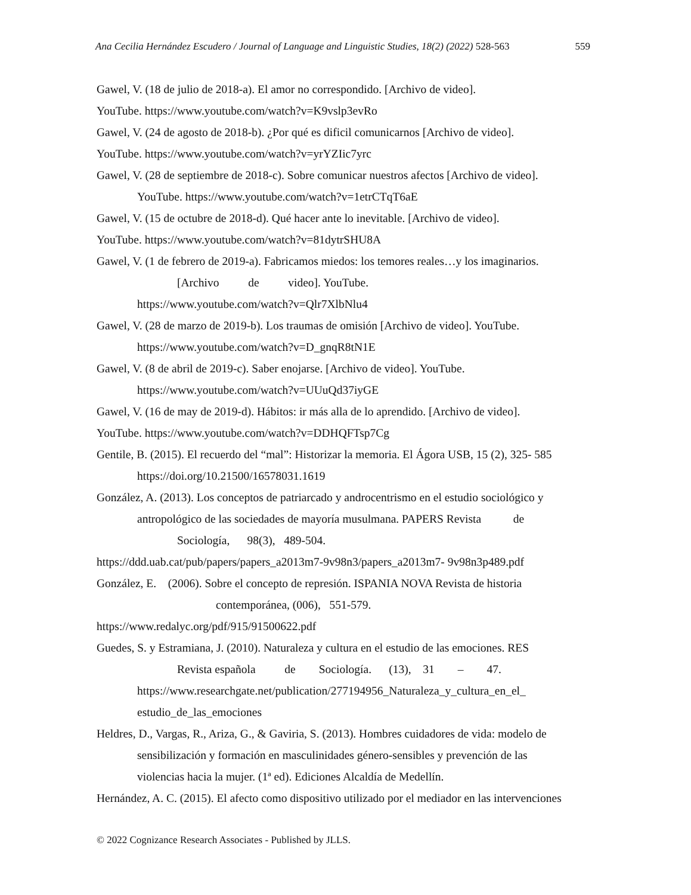Ana Cecilia Hernández Escudero / Journal of Language and Linguistic Studies, 18(2) (2022) 528-563 559
Gawel, V. (18 de julio de 2018-a). El amor no correspondido. [Archivo de video].
YouTube. https://www.youtube.com/watch?v=K9vslp3evRo
Gawel, V. (24 de agosto de 2018-b). ¿Por qué es dificil comunicarnos [Archivo de video].
YouTube. https://www.youtube.com/watch?v=yrYZIic7yrc
Gawel, V. (28 de septiembre de 2018-c). Sobre comunicar nuestros afectos [Archivo de video].
YouTube. https://www.youtube.com/watch?v=1etrCTqT6aE
Gawel, V. (15 de octubre de 2018-d). Qué hacer ante lo inevitable. [Archivo de video].
YouTube. https://www.youtube.com/watch?v=81dytrSHU8A
Gawel, V. (1 de febrero de 2019-a). Fabricamos miedos: los temores reales…y los imaginarios.
[Archivo de video]. YouTube.
https://www.youtube.com/watch?v=Qlr7XlbNlu4
Gawel, V. (28 de marzo de 2019-b). Los traumas de omisión [Archivo de video]. YouTube.
https://www.youtube.com/watch?v=D_gnqR8tN1E
Gawel, V. (8 de abril de 2019-c). Saber enojarse. [Archivo de video]. YouTube.
https://www.youtube.com/watch?v=UUuQd37iyGE
Gawel, V. (16 de may de 2019-d). Hábitos: ir más alla de lo aprendido. [Archivo de video].
YouTube. https://www.youtube.com/watch?v=DDHQFTsp7Cg
Gentile, B. (2015). El recuerdo del “mal”: Historizar la memoria. El Ágora USB, 15 (2), 325- 585
https://doi.org/10.21500/16578031.1619
González, A. (2013). Los conceptos de patriarcado y androcentrismo en el estudio sociológico y
antropológico de las sociedades de mayoría musulmana. PAPERS Revista de
Sociología, 98(3), 489-504.
https://ddd.uab.cat/pub/papers/papers_a2013m7-9v98n3/papers_a2013m7- 9v98n3p489.pdf
González, E. (2006). Sobre el concepto de represión. ISPANIA NOVA Revista de historia
contemporánea, (006), 551-579.
https://www.redalyc.org/pdf/915/91500622.pdf
Guedes, S. y Estramiana, J. (2010). Naturaleza y cultura en el estudio de las emociones. RES
Revista española de Sociología. (13), 31 – 47.
https://www.researchgate.net/publication/277194956_Naturaleza_y_cultura_en_el_
estudio_de_las_emociones
Heldres, D., Vargas, R., Ariza, G., & Gaviria, S. (2013). Hombres cuidadores de vida: modelo de
sensibilización y formación en masculinidades género-sensibles y prevención de las
violencias hacia la mujer. (1ª ed). Ediciones Alcaldía de Medellín.
Hernández, A. C. (2015). El afecto como dispositivo utilizado por el mediador en las intervenciones
© 2022 Cognizance Research Associates - Published by JLLS.